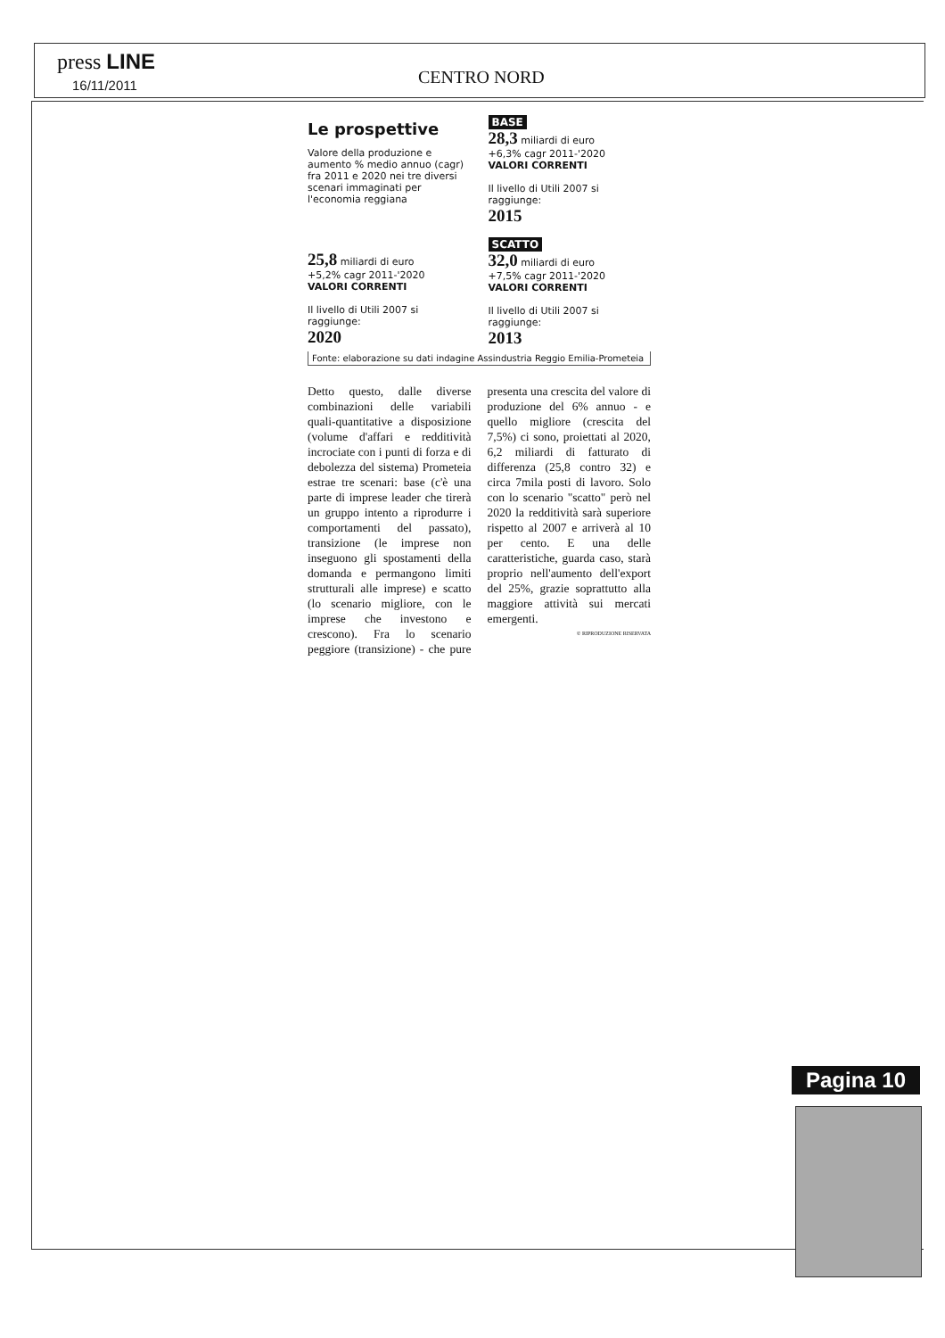press LINE
16/11/2011 CENTRO NORD
Le prospettive
Valore della produzione e aumento % medio annuo (cagr) fra 2011 e 2020 nei tre diversi scenari immaginati per l'economia reggiana
BASE
28,3 miliardi di euro
+6,3% cagr 2011-'2020
VALORI CORRENTI
Il livello di Utili 2007 si raggiunge:
2015
25,8 miliardi di euro
+5,2% cagr 2011-'2020
VALORI CORRENTI
Il livello di Utili 2007 si raggiunge:
2020
SCATTO
32,0 miliardi di euro
+7,5% cagr 2011-'2020
VALORI CORRENTI
Il livello di Utili 2007 si raggiunge:
2013
Fonte: elaborazione su dati indagine Assindustria Reggio Emilia-Prometeia
Detto questo, dalle diverse combinazioni delle variabili quali-quantitative a disposizione (volume d'affari e redditività incrociate con i punti di forza e di debolezza del sistema) Prometeia estrae tre scenari: base (c'è una parte di imprese leader che tirerà un gruppo intento a riprodurre i comportamenti del passato), transizione (le imprese non inseguono gli spostamenti della domanda e permangono limiti strutturali alle imprese) e scatto (lo scenario migliore, con le imprese che investono e crescono). Fra lo scenario peggiore (transizione) - che pure presenta una crescita del valore di produzione del 6% annuo - e quello migliore (crescita del 7,5%) ci sono, proiettati al 2020, 6,2 miliardi di fatturato di differenza (25,8 contro 32) e circa 7mila posti di lavoro. Solo con lo scenario "scatto" però nel 2020 la redditività sarà superiore rispetto al 2007 e arriverà al 10 per cento. E una delle caratteristiche, guarda caso, starà proprio nell'aumento dell'export del 25%, grazie soprattutto alla maggiore attività sui mercati emergenti.
© RIPRODUZIONE RISERVATA
Pagina 10